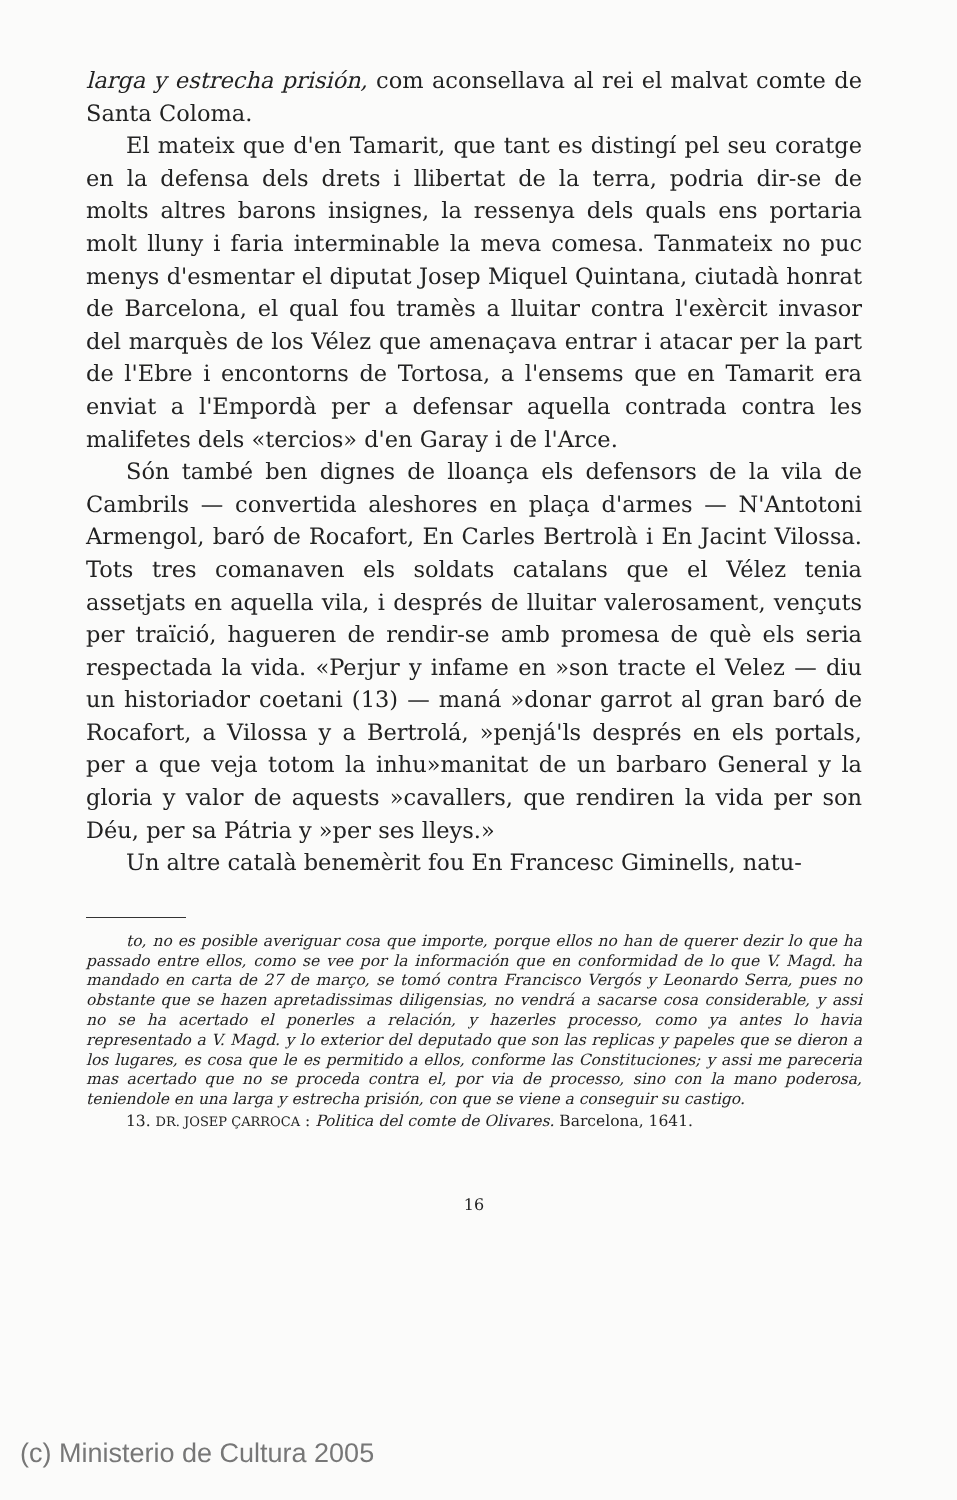larga y estrecha prisión, com aconsellava al rei el malvat comte de Santa Coloma.
El mateix que d'en Tamarit, que tant es distingí pel seu coratge en la defensa dels drets i llibertat de la terra, podria dir-se de molts altres barons insignes, la ressenya dels quals ens portaria molt lluny i faria interminable la meva comesa. Tanmateix no puc menys d'esmentar el diputat Josep Miquel Quintana, ciutadà honrat de Barcelona, el qual fou tramès a lluitar contra l'exèrcit invasor del marquès de los Vélez que amenaçava entrar i atacar per la part de l'Ebre i encontorns de Tortosa, a l'ensems que en Tamarit era enviat a l'Empordà per a defensar aquella contrada contra les malifetes dels «tercios» d'en Garay i de l'Arce.
Són també ben dignes de lloança els defensors de la vila de Cambrils — convertida aleshores en plaça d'armes — N'Antotoni Armengol, baró de Rocafort, En Carles Bertrolà i En Jacint Vilossa. Tots tres comanaven els soldats catalans que el Vélez tenia assetjats en aquella vila, i després de lluitar valerosament, vençuts per traïció, hagueren de rendir-se amb promesa de què els seria respectada la vida. «Perjur y infame en »son tracte el Velez — diu un historiador coetani (13) — maná »donar garrot al gran baró de Rocafort, a Vilossa y a Bertrolá, »penjá'ls després en els portals, per a que veja totom la inhu»manitat de un barbaro General y la gloria y valor de aquests »cavallers, que rendiren la vida per son Déu, per sa Pátria y »per ses lleys.»
Un altre català benemèrit fou En Francesc Giminells, natu-
to, no es posible averiguar cosa que importe, porque ellos no han de querer dezir lo que ha passado entre ellos, como se vee por la información que en conformidad de lo que V. Magd. ha mandado en carta de 27 de março, se tomó contra Francisco Vergós y Leonardo Serra, pues no obstante que se hazen apretadissimas diligensias, no vendrá a sacarse cosa considerable, y assi no se ha acertado el ponerles a relación, y hazerles processo, como ya antes lo havia representado a V. Magd. y lo exterior del deputado que son las replicas y papeles que se dieron a los lugares, es cosa que le es permitido a ellos, conforme las Constituciones; y assi me pareceria mas acertado que no se proceda contra el, por via de processo, sino con la mano poderosa, teniendole en una larga y estrecha prisión, con que se viene a conseguir su castigo.
13. DR. JOSEP ÇARROCA : Politica del comte de Olivares. Barcelona, 1641.
16
(c) Ministerio de Cultura 2005